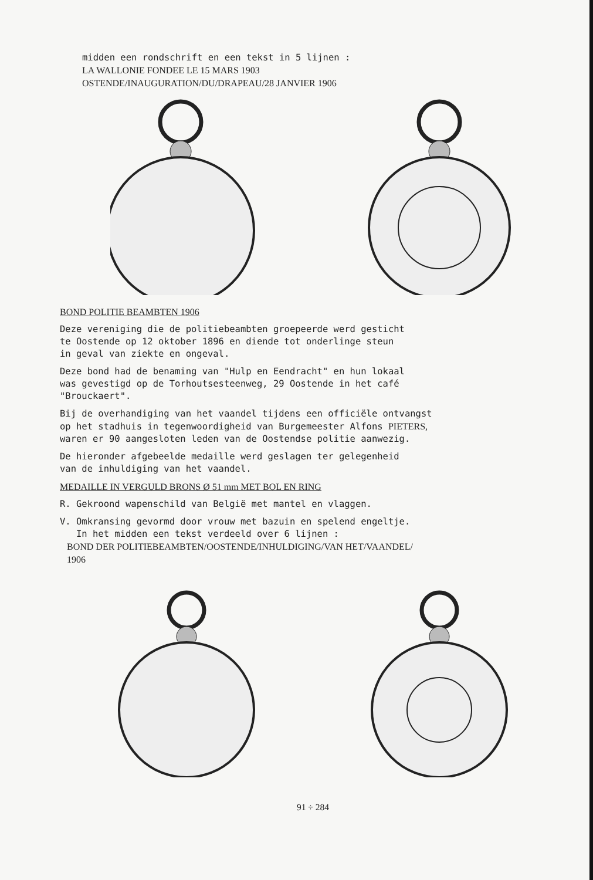midden een rondschrift en een tekst in 5 lijnen : LA WALLONIE FONDEE LE 15 MARS 1903 OSTENDE/INAUGURATION/DU/DRAPEAU/28 JANVIER 1906
BOND POLITIE BEAMBTEN 1906
Deze vereniging die de politiebeambten groepeerde werd gesticht te Oostende op 12 oktober 1896 en diende tot onderlinge steun in geval van ziekte en ongeval.
Deze bond had de benaming van "Hulp en Eendracht" en hun lokaal was gevestigd op de Torhoutsesteenweg, 29 Oostende in het café "Brouckaert".
Bij de overhandiging van het vaandel tijdens een officiële ontvangst op het stadhuis in tegenwoordigheid van Burgemeester Alfons PIETERS, waren er 90 aangesloten leden van de Oostendse politie aanwezig.
De hieronder afgebeelde medaille werd geslagen ter gelegenheid van de inhuldiging van het vaandel.
MEDAILLE IN VERGULD BRONS Ø 51 mm MET BOL EN RING
R. Gekroond wapenschild van België met mantel en vlaggen.
V. Omkransing gevormd door vrouw met bazuin en spelend engeltje. In het midden een tekst verdeeld over 6 lijnen : BOND DER POLITIEBEAMBTEN/OOSTENDE/INHULDIGING/VAN HET/VAANDEL/ 1906
91 ÷ 284